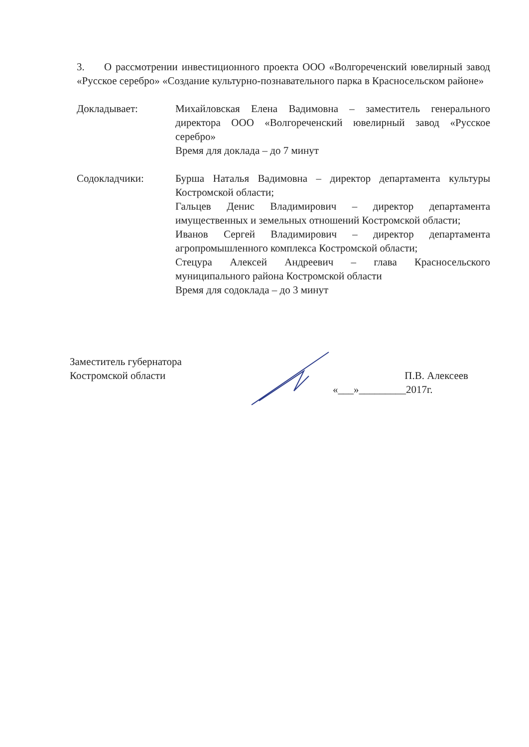3. О рассмотрении инвестиционного проекта ООО «Волгореченский ювелирный завод «Русское серебро» «Создание культурно-познавательного парка в Красносельском районе»
Докладывает: Михайловская Елена Вадимовна – заместитель генерального директора ООО «Волгореченский ювелирный завод «Русское серебро»
Время для доклада – до 7 минут
Содокладчики: Бурша Наталья Вадимовна – директор департамента культуры Костромской области;
Гальцев Денис Владимирович – директор департамента имущественных и земельных отношений Костромской области;
Иванов Сергей Владимирович – директор департамента агропромышленного комплекса Костромской области;
Стецура Алексей Андреевич – глава Красносельского муниципального района Костромской области
Время для содоклада – до 3 минут
Заместитель губернатора
Костромской области П.В. Алексеев
«___»_________2017г.